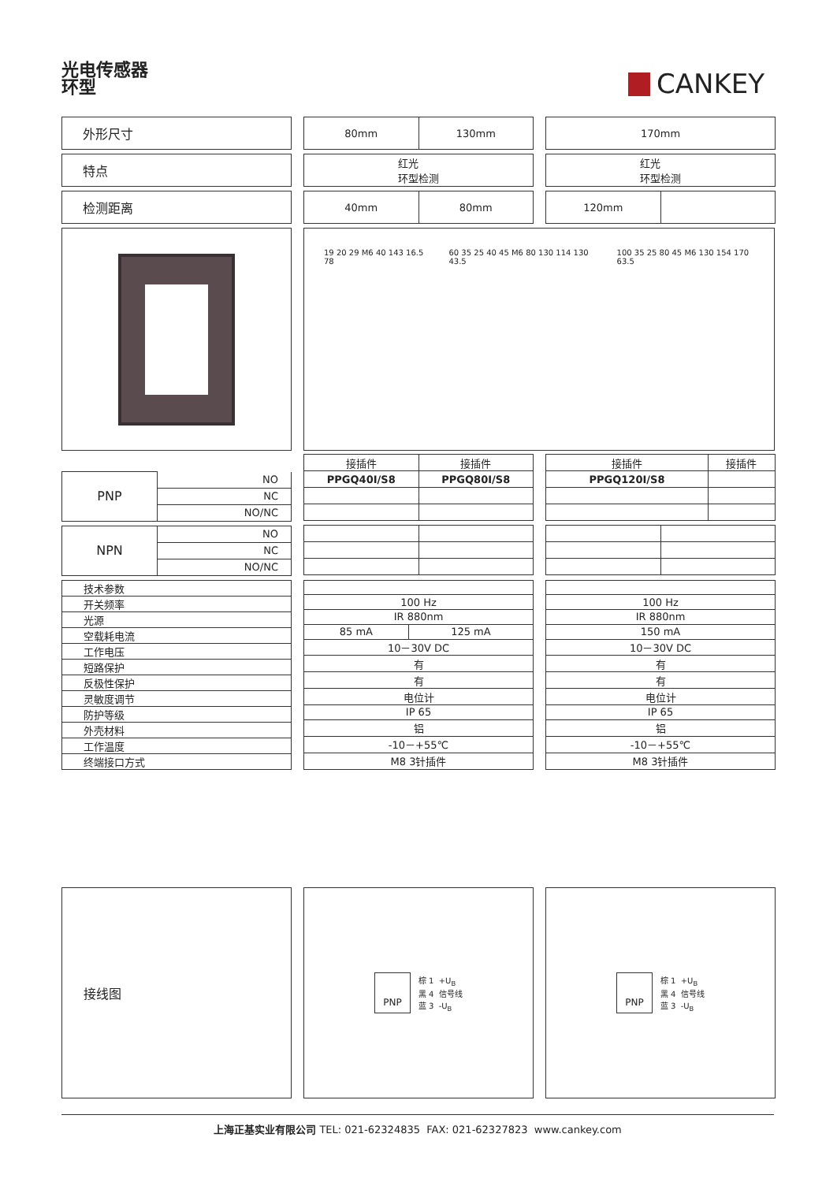光电传感器
环型
CANKEY
外形尺寸
80mm 130mm
170mm
特点
红光
环型检测
红光
环型检测
检测距离
40mm 80mm
120mm
19 20 29 M6 40 143 16.5 78 60 35 25 40 45 M6 80 130 114 130 43.5
100 35 25 80 45 M6 130 154 170 63.5
| PNP | NO |
| | NC |
| | NO/NC |
| NPN | NO |
| | NC |
| | NO/NC |
| 接插件 | 接插件 |
| PPGQ40I/S8 | PPGQ80I/S8 |
| 接插件 | 接插件 |
| PPGQ120I/S8 | |
| 技术参数 |
| 开关频率 |
| 光源 |
| 空载耗电流 |
| 工作电压 |
| 短路保护 |
| 反极性保护 |
| 灵敏度调节 |
| 防护等级 |
| 外壳材料 |
| 工作温度 |
| 终端接口方式 |
| 100 Hz | |
| IR 880nm | |
| 85 mA | 125 mA |
| 10－30V DC | |
| 有 | |
| 有 | |
| 电位计 | |
| IP 65 | |
| 铝 | |
| -10－+55℃ | |
| M8 3针插件 | |
| 100 Hz |
| IR 880nm |
| 150 mA |
| 10－30V DC |
| 有 |
| 有 |
| 电位计 |
| IP 65 |
| 铝 |
| -10－+55℃ |
| M8 3针插件 |
接线图
PNP
棕 1 +U<sub>B</sub>
黑 4 信号线
蓝 3 -U<sub>B</sub>
PNP
棕 1 +U<sub>B</sub>
黑 4 信号线
蓝 3 -U<sub>B</sub>
上海正基实业有限公司 TEL: 021-62324835 FAX: 021-62327823 www.cankey.com